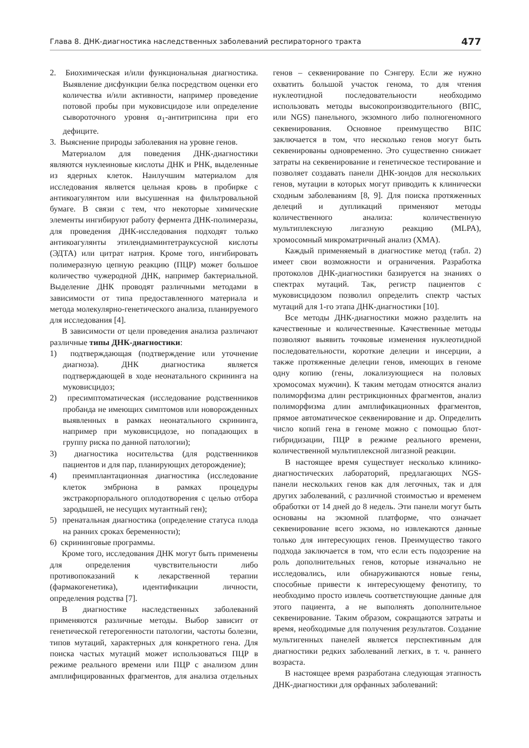Глава 8. ДНК-диагностика наследственных заболеваний респираторного тракта 477
2. Биохимическая и/или функциональная диагностика. Выявление дисфункции белка посредством оценки его количества и/или активности, например проведение потовой пробы при муковисцидозе или определение сывороточного уровня α<sub>1</sub>-антитрипсина при его дефиците.
3. Выяснение природы заболевания на уровне генов.
Материалом для поведения ДНК-диагностики являются нуклеиновые кислоты ДНК и РНК, выделенные из ядерных клеток. Наилучшим материалом для исследования является цельная кровь в пробирке с антикоагулянтом или высушенная на фильтровальной бумаге. В связи с тем, что некоторые химические элементы ингибируют работу фермента ДНК-полимеразы, для проведения ДНК-исследования подходят только антикоагулянты этилендиаминтетрауксусной кислоты (ЭДТА) или цитрат натрия. Кроме того, ингибировать полимеразную цепную реакцию (ПЦР) может большое количество чужеродной ДНК, например бактериальной. Выделение ДНК проводят различными методами в зависимости от типа предоставленного материала и метода молекулярно-генетического анализа, планируемого для исследования [4].
В зависимости от цели проведения анализа различают различные типы ДНК-диагностики:
1) подтверждающая (подтверждение или уточнение диагноза). ДНК диагностика является подтверждающей в ходе неонатального скрининга на муковисцидоз;
2) пресимптоматическая (исследование родственников пробанда не имеющих симптомов или новорожденных выявленных в рамках неонатального скрининга, например при муковисцидозе, но попадающих в группу риска по данной патологии);
3) диагностика носительства (для родственников пациентов и для пар, планирующих деторождение);
4) преимплантационная диагностика (исследование клеток эмбриона в рамках процедуры экстракорпорального оплодотворения с целью отбора зародышей, не несущих мутантный ген);
5) пренатальная диагностика (определение статуса плода на ранних сроках беременности);
6) скрининговые программы.
Кроме того, исследования ДНК могут быть применены для определения чувствительности либо противопоказаний к лекарственной терапии (фармакогенетика), идентификации личности, определения родства [7].
В диагностике наследственных заболеваний применяются различные методы. Выбор зависит от генетической гетерогенности патологии, частоты болезни, типов мутаций, характерных для конкретного гена. Для поиска частых мутаций может использоваться ПЦР в режиме реального времени или ПЦР с анализом длин амплифицированных фрагментов, для анализа отдельных генов – секвенирование по Сэнгеру. Если же нужно охватить большой участок генома, то для чтения нуклеотидной последовательности необходимо использовать методы высокопроизводительного (ВПС, или NGS) панельного, экзомного либо полногеномного секвенирования. Основное преимущество ВПС заключается в том, что несколько генов могут быть секвенированы одновременно. Это существенно снижает затраты на секвенирование и генетическое тестирование и позволяет создавать панели ДНК-зондов для нескольких генов, мутации в которых могут приводить к клинически сходным заболеваниям [8, 9]. Для поиска протяженных делеций и дупликаций применяют методы количественного анализа: количественную мультиплексную лигазную реакцию (MLPA), хромосомный микроматричный анализ (ХМА).
Каждый применяемый в диагностике метод (табл. 2) имеет свои возможности и ограничения. Разработка протоколов ДНК-диагностики базируется на знаниях о спектрах мутаций. Так, регистр пациентов с муковисцидозом позволил определить спектр частых мутаций для 1-го этапа ДНК-диагностики [10].
Все методы ДНК-диагностики можно разделить на качественные и количественные. Качественные методы позволяют выявить точковые изменения нуклеотидной последовательности, короткие делеции и инсерции, а также протяженные делеции генов, имеющих в геноме одну копию (гены, локализующиеся на половых хромосомах мужчин). К таким методам относятся анализ полиморфизма длин рестрикционных фрагментов, анализ полиморфизма длин амплификационных фрагментов, прямое автоматическое секвенирование и др. Определить число копий гена в геноме можно с помощью блот-гибридизации, ПЦР в режиме реального времени, количественной мультиплексной лигазной реакции.
В настоящее время существует несколько клинико-диагностических лабораторий, предлагающих NGS-панели нескольких генов как для легочных, так и для других заболеваний, с различной стоимостью и временем обработки от 14 дней до 8 недель. Эти панели могут быть основаны на экзомной платформе, что означает секвенирование всего экзома, но извлекаются данные только для интересующих генов. Преимущество такого подхода заключается в том, что если есть подозрение на роль дополнительных генов, которые изначально не исследовались, или обнаруживаются новые гены, способные привести к интересующему фенотипу, то необходимо просто извлечь соответствующие данные для этого пациента, а не выполнять дополнительное секвенирование. Таким образом, сокращаются затраты и время, необходимые для получения результатов. Создание мультигенных панелей является перспективным для диагностики редких заболеваний легких, в т. ч. раннего возраста.
В настоящее время разработана следующая этапность ДНК-диагностики для орфанных заболеваний: